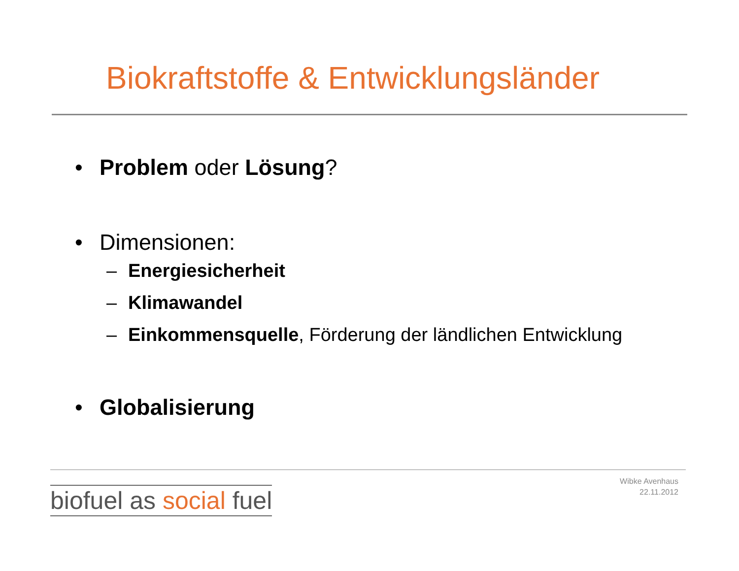Biokraftstoffe & Entwicklungsländer
• Problem oder Lösung?
• Dimensionen:
– Energiesicherheit
– Klimawandel
– Einkommensquelle, Förderung der ländlichen Entwicklung
• Globalisierung
biofuel as social fuel
Wibke Avenhaus
22.11.2012